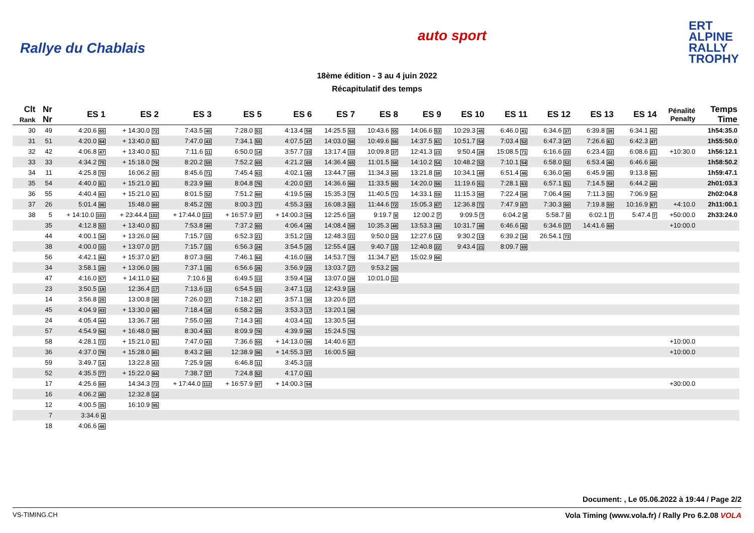Rallye du Chablais
auto sport
ERT
ALPINE
RALLY
TROPHY
18ème édition - 3 au 4 juin 2022
Récapitulatif des temps
| Clt Rank | Nr Nr | ES 1 | ES 2 | ES 3 | ES 5 | ES 6 | ES 7 | ES 8 | ES 9 | ES 10 | ES 11 | ES 12 | ES 13 | ES 14 | Pénalité Penalty | Temps Time |
| --- | --- | --- | --- | --- | --- | --- | --- | --- | --- | --- | --- | --- | --- | --- | --- | --- |
| 30 | 49 | 4:20.6 65 | + 14:30.0 72 | 7:43.5 40 | 7:28.0 53 | 4:13.4 58 | 14:25.5 63 | 10:43.6 55 | 14:06.6 53 | 10:29.3 45 | 6:46.0 41 | 6:34.6 37 | 6:39.8 38 | 6:34.1 42 | | 1h54:35.0 |
| 31 | 51 | 4:20.0 64 | + 13:40.0 51 | 7:47.0 43 | 7:34.1 55 | 4:07.5 47 | 14:03.0 56 | 10:49.6 56 | 14:37.5 61 | 10:51.7 54 | 7:03.4 52 | 6:47.3 47 | 7:26.6 61 | 6:42.3 47 | | 1h55:50.0 |
| 32 | 42 | 4:06.8 47 | + 13:40.0 51 | 7:11.6 11 | 6:50.0 14 | 3:57.7 33 | 13:17.4 33 | 10:09.8 37 | 12:41.3 23 | 9:50.4 28 | 15:08.5 71 | 6:16.6 23 | 6:23.4 22 | 6:08.6 21 | +10:30.0 | 1h56:12.1 |
| 33 | 33 | 4:34.2 75 | + 15:18.0 79 | 8:20.2 59 | 7:52.2 69 | 4:21.2 69 | 14:36.4 65 | 11:01.5 58 | 14:10.2 54 | 10:48.2 52 | 7:10.1 54 | 6:58.0 52 | 6:53.4 46 | 6:46.6 49 | | 1h58:50.2 |
| 34 | 11 | 4:25.8 70 | 16:06.2 93 | 8:45.6 71 | 7:45.4 63 | 4:02.1 40 | 13:44.7 49 | 11:34.3 66 | 13:21.8 38 | 10:34.1 49 | 6:51.4 46 | 6:36.0 40 | 6:45.9 45 | 9:13.8 66 | | 1h59:47.1 |
| 35 | 54 | 4:40.0 81 | + 15:21.0 81 | 8:23.9 60 | 8:04.8 76 | 4:20.0 67 | 14:36.6 66 | 11:33.5 65 | 14:20.0 56 | 11:19.6 61 | 7:28.1 63 | 6:57.1 51 | 7:14.5 58 | 6:44.2 48 | | 2h01:03.3 |
| 36 | 55 | 4:40.4 83 | + 15:21.0 81 | 8:01.5 52 | 7:51.2 68 | 4:19.5 66 | 15:35.3 79 | 11:40.5 71 | 14:33.1 59 | 11:15.3 60 | 7:22.4 58 | 7:06.4 56 | 7:11.3 55 | 7:06.9 54 | | 2h02:04.8 |
| 37 | 26 | 5:01.4 96 | 15:48.0 89 | 8:45.2 70 | 8:00.3 71 | 4:55.3 83 | 16:08.3 83 | 11:44.6 72 | 15:05.3 67 | 12:36.8 71 | 7:47.9 67 | 7:30.3 60 | 7:19.8 59 | 10:16.9 67 | +4:10.0 | 2h11:00.1 |
| 38 | 5 | + 14:10.0 103 | + 23:44.4 102 | + 17:44.0 112 | + 16:57.9 97 | + 14:00.3 94 | 12:25.6 10 | 9:19.7 8 | 12:00.2 7 | 9:09.5 7 | 6:04.2 8 | 5:58.7 8 | 6:02.1 7 | 5:47.4 7 | +50:00.0 | 2h33:24.0 |
| | 35 | 4:12.8 53 | + 13:40.0 51 | 7:53.8 48 | 7:37.2 60 | 4:06.4 46 | 14:08.4 58 | 10:35.3 48 | 13:53.3 48 | 10:31.7 46 | 6:46.6 42 | 6:34.6 37 | 14:41.6 68 | | +10:00.0 | |
| | 44 | 4:00.1 34 | + 13:26.0 44 | 7:15.7 15 | 6:52.3 21 | 3:51.2 15 | 12:48.3 21 | 9:50.0 24 | 12:27.6 14 | 9:30.2 13 | 6:39.2 34 | 26:54.1 73 | | | | |
| | 38 | 4:00.0 33 | + 13:07.0 37 | 7:15.7 15 | 6:56.3 24 | 3:54.5 20 | 12:55.4 24 | 9:40.7 15 | 12:40.8 22 | 9:43.4 21 | 8:09.7 69 | | | | | |
| | 56 | 4:42.1 84 | + 15:37.0 87 | 8:07.3 55 | 7:46.1 64 | 4:16.0 59 | 14:53.7 70 | 11:34.7 67 | 15:02.9 66 | | | | | | | |
| | 34 | 3:58.1 28 | + 13:06.0 35 | 7:37.1 35 | 6:56.6 26 | 3:56.9 29 | 13:03.7 27 | 9:53.2 26 | | | | | | | | |
| | 47 | 4:16.0 57 | + 14:11.0 64 | 7:10.6 9 | 6:49.5 13 | 3:59.4 34 | 13:07.0 29 | 10:01.0 31 | | | | | | | | |
| | 23 | 3:50.5 18 | 12:36.4 17 | 7:13.6 13 | 6:54.5 23 | 3:47.1 12 | 12:43.9 18 | | | | | | | | | |
| | 14 | 3:56.8 25 | 13:00.8 30 | 7:26.0 27 | 7:18.2 47 | 3:57.1 30 | 13:20.6 37 | | | | | | | | | |
| | 45 | 4:04.9 43 | + 13:30.0 45 | 7:18.4 18 | 6:58.2 29 | 3:53.3 17 | 13:20.1 36 | | | | | | | | | |
| | 24 | 4:05.4 44 | 13:36.7 49 | 7:55.0 49 | 7:14.3 45 | 4:03.4 41 | 13:30.5 44 | | | | | | | | | |
| | 57 | 4:54.9 94 | + 16:48.0 98 | 8:30.4 63 | 8:09.9 78 | 4:39.9 80 | 15:24.5 76 | | | | | | | | | |
| | 58 | 4:28.1 72 | + 15:21.0 81 | 7:47.0 43 | 7:36.6 59 | + 14:13.0 96 | 14:40.6 67 | | | | | | | | +10:00.0 | |
| | 36 | 4:37.0 78 | + 15:28.0 85 | 8:43.2 69 | 12:38.9 96 | + 14:55.3 97 | 16:00.5 82 | | | | | | | | +10:00.0 | |
| | 59 | 3:49.7 14 | 13:22.8 43 | 7:25.9 26 | 6:46.8 11 | 3:45.3 10 | | | | | | | | | | |
| | 52 | 4:35.5 77 | + 15:22.0 84 | 7:38.7 37 | 7:24.8 52 | 4:17.0 61 | | | | | | | | | | |
| | 17 | 4:25.6 69 | 14:34.3 73 | + 17:44.0 112 | + 16:57.9 97 | + 14:00.3 94 | | | | | | | | | +30:00.0 | |
| | 16 | 4:06.2 45 | 12:32.8 14 | | | | | | | | | | | | | |
| | 12 | 4:00.5 35 | 16:10.9 95 | | | | | | | | | | | | | |
| | 7 | 3:34.6 4 | | | | | | | | | | | | | | |
| | 18 | 4:06.6 46 | | | | | | | | | | | | | | |
Document: , Le 05.06.2022 à 19:44 / Page 2/2
VS-TIMING.CH Vola Timing (www.vola.fr) / Rally Pro 6.2.08 VOLA